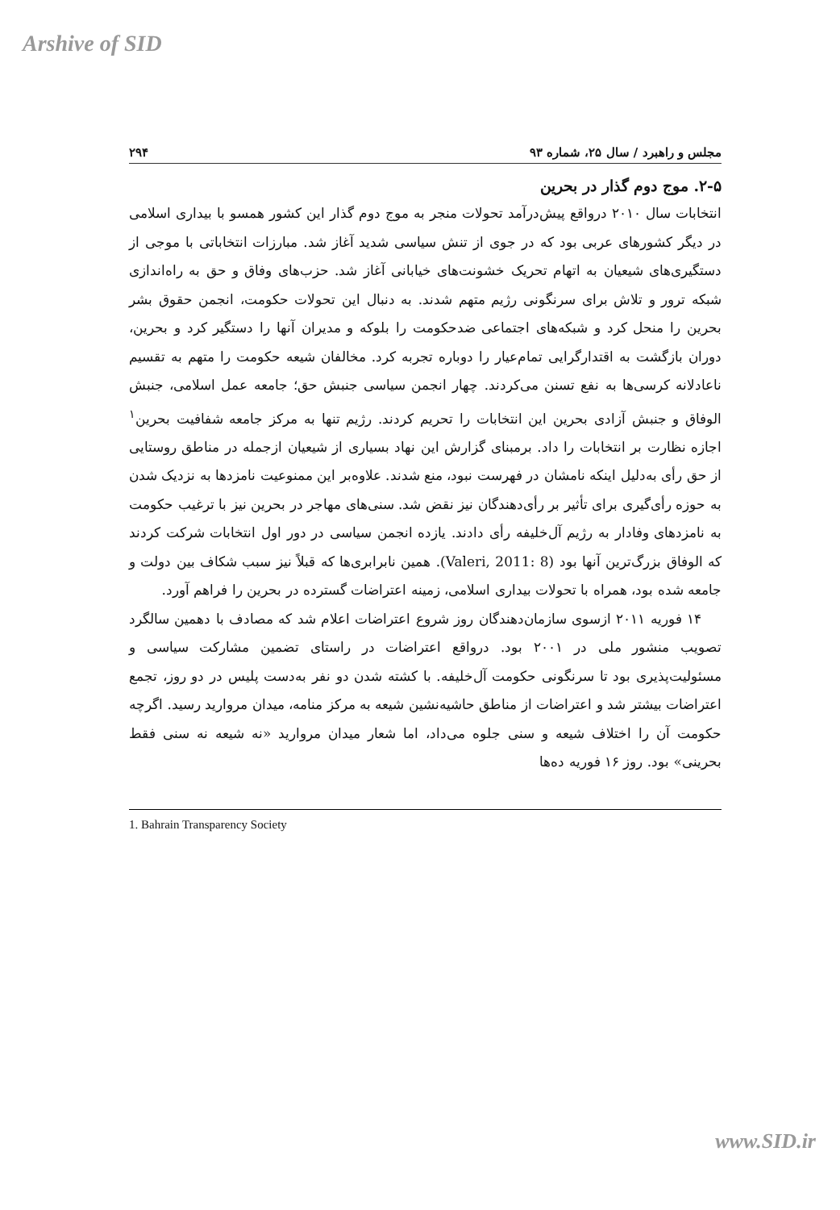Arshive of SID
مجلس و راهبرد / سال ۲۵، شماره ۹۳ ۲۹۴
۲-۵. موج دوم گذار در بحرین
انتخابات سال ۲۰۱۰ درواقع پیش‌درآمد تحولات منجر به موج دوم گذار این کشور همسو با بیداری اسلامی در دیگر کشورهای عربی بود که در جوی از تنش سیاسی شدید آغاز شد. مبارزات انتخاباتی با موجی از دستگیری‌های شیعیان به اتهام تحریک خشونت‌های خیابانی آغاز شد. حزب‌های وفاق و حق به راه‌اندازی شبکه ترور و تلاش برای سرنگونی رژیم متهم شدند. به دنبال این تحولات حکومت، انجمن حقوق بشر بحرین را منحل کرد و شبکه‌های اجتماعی ضدحکومت را بلوکه و مدیران آنها را دستگیر کرد و بحرین، دوران بازگشت به اقتدارگرایی تمام‌عیار را دوباره تجربه کرد. مخالفان شیعه حکومت را متهم به تقسیم ناعادلانه کرسی‌ها به نفع تسنن می‌کردند. چهار انجمن سیاسی جنبش حق؛ جامعه عمل اسلامی، جنبش الوفاق و جنبش آزادی بحرین این انتخابات را تحریم کردند. رژیم تنها به مرکز جامعه شفافیت بحرین<sup>۱</sup> اجازه نظارت بر انتخابات را داد. برمبنای گزارش این نهاد بسیاری از شیعیان ازجمله در مناطق روستایی از حق رأی به‌دلیل اینکه نامشان در فهرست نبود، منع شدند. علاوه‌بر این ممنوعیت نامزدها به نزدیک شدن به حوزه رأی‌گیری برای تأثیر بر رأی‌دهندگان نیز نقض شد. سنی‌های مهاجر در بحرین نیز با ترغیب حکومت به نامزدهای وفادار به رژیم آل‌خلیفه رأی دادند. یازده انجمن سیاسی در دور اول انتخابات شرکت کردند که الوفاق بزرگ‌ترین آنها بود (Valeri, 2011: 8). همین نابرابری‌ها که قبلاً نیز سبب شکاف بین دولت و جامعه شده بود، همراه با تحولات بیداری اسلامی، زمینه اعتراضات گسترده در بحرین را فراهم آورد.
۱۴ فوریه ۲۰۱۱ ازسوی سازمان‌دهندگان روز شروع اعتراضات اعلام شد که مصادف با دهمین سالگرد تصویب منشور ملی در ۲۰۰۱ بود. درواقع اعتراضات در راستای تضمین مشارکت سیاسی و مسئولیت‌پذیری بود تا سرنگونی حکومت آل‌خلیفه. با کشته شدن دو نفر به‌دست پلیس در دو روز، تجمع اعتراضات بیشتر شد و اعتراضات از مناطق حاشیه‌نشین شیعه به مرکز منامه، میدان مروارید رسید. اگرچه حکومت آن را اختلاف شیعه و سنی جلوه می‌داد، اما شعار میدان مروارید «نه شیعه نه سنی فقط بحرینی» بود. روز ۱۶ فوریه ده‌ها
1. Bahrain Transparency Society
www.SID.ir